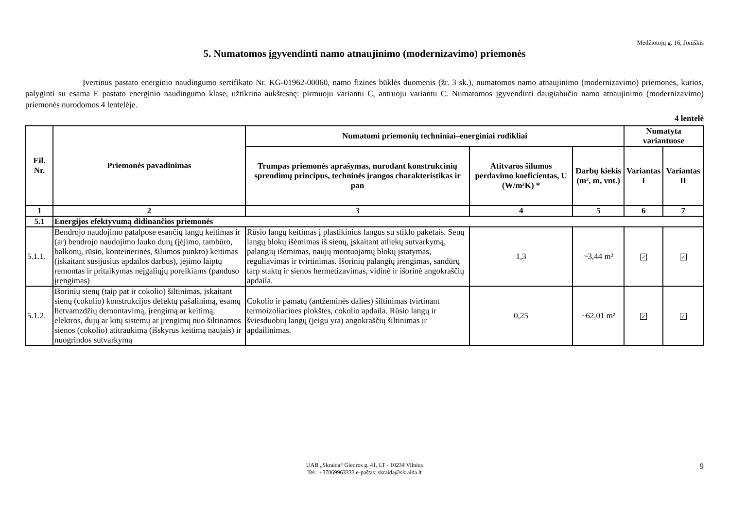Medžiotojų g. 16, Joniškis
5. Numatomos įgyvendinti namo atnaujinimo (modernizavimo) priemonės
Įvertinus pastato energinio naudingumo sertifikato Nr. KG-01962-00060, namo fizinės būklės duomenis (žr. 3 sk.), numatomos namo atnaujinimo (modernizavimo) priemonės, kurios, palyginti su esama E pastato energinio naudingumo klase, užtikrina aukštesnę: pirmuoju variantu C, antruoju variantu C. Numatomos įgyvendinti daugiabučio namo atnaujinimo (modernizavimo) priemonės nurodomos 4 lentelėje.
4 lentelė
| Eil. Nr. | Priemonės pavadinimas | Numatomi priemonių techniniai–energiniai rodikliai | | | Numatyta variantuose | |
| --- | --- | --- | --- | --- | --- | --- |
| | | Trumpas priemonės aprašymas, nurodant konstrukcinių sprendimų principus, techninės įrangos charakteristikas ir pan | Atitvaros šilumos perdavimo koeficientas, U (W/m²K) * | Darbų kiekis (m², m, vnt.) | Variantas I | Variantas II |
| 1 | 2 | 3 | 4 | 5 | 6 | 7 |
| 5.1 | Energijos efektyvumą didinančios priemonės | | | | | |
| 5.1.1. | Bendrojo naudojimo patalpose esančių langų keitimas ir (ar) bendrojo naudojimo lauko durų (įėjimo, tambūro, balkonų, rūsio, konteinerinės, šilumos punkto) keitimas (įskaitant susijusius apdailos darbus), įėjimo laiptų remontas ir pritaikymas neįgaliųjų poreikiams (panduso įrengimas) | Rūsio langų keitimas į plastikinius langus su stiklo paketais. Senų langų blokų išėmimas iš sienų, įskaitant atliekų sutvarkymą, palangių išėmimas, naujų montuojamų blokų įstatymas, reguliavimas ir tvirtinimas. Išorinių palangių įrengimas, sandūrų tarp staktų ir sienos hermetizavimas, vidinė ir išorinė angokraščių apdaila. | 1,3 | ~3,44 m² | ✓ | ✓ |
| 5.1.2. | Išorinių sienų (taip pat ir cokolio) šiltinimas, įskaitant sienų (cokolio) konstrukcijos defektų pašalinimą, esamų lietvamzdžių demontavimą, įrengimą ar keitimą, elektros, dujų ar kitų sistemų ar įrengimų nuo šiltinamos sienos (cokolio) atitraukimą (išskyrus keitimą naujais) ir nuogrindos sutvarkymą | Cokolio ir pamatų (antžeminės dalies) šiltinimas tvirtinant termoizoliacines plokštes, cokolio apdaila. Rūsio langų ir šviesduobių langų (jeigu yra) angokraščių šiltinimas ir apdailinimas. | 0,25 | ~62,01 m² | ✓ | ✓ |
UAB „Skraida“ Giedros g. 41, LT - 10234 Vilnius
Tel.: +37069963333 e-paštas: skraida@skraida.lt
9